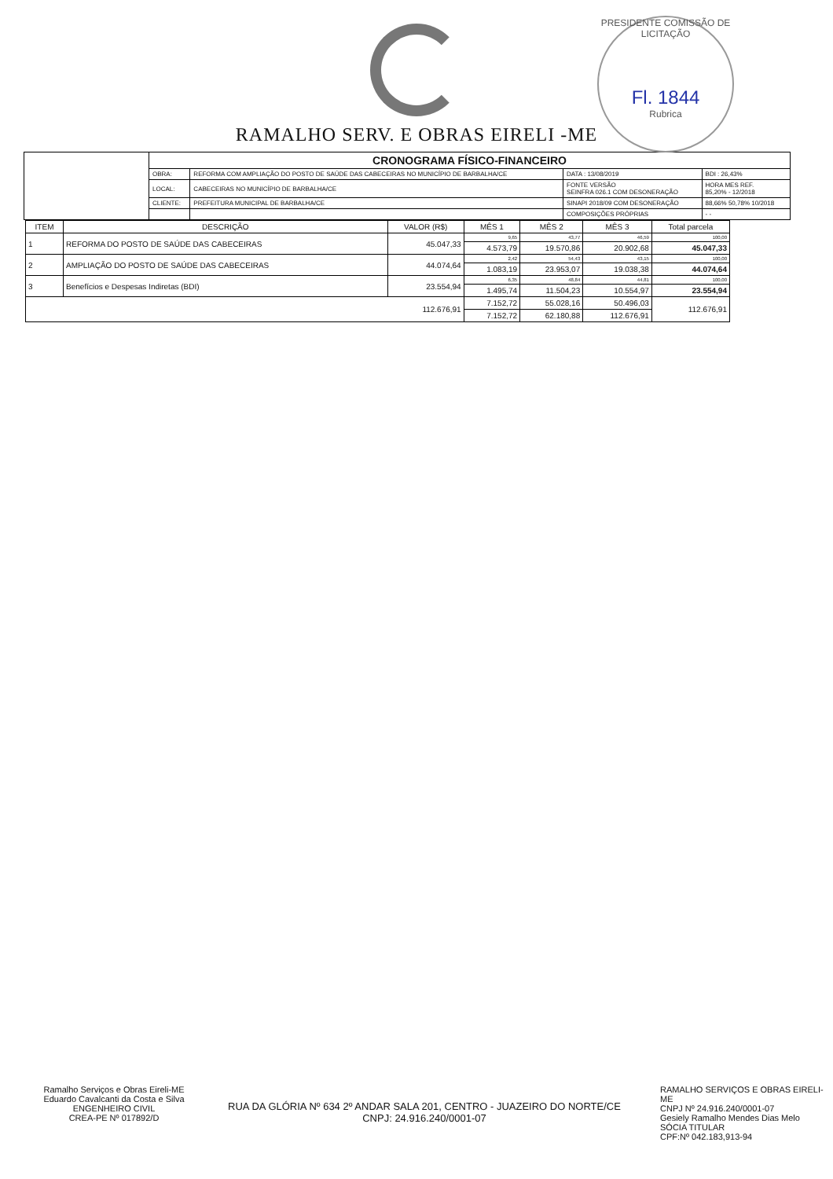RAMALHO SERV. E OBRAS EIRELI -ME
PRESIDENTE COMISSÃO DE LICITAÇÃO
Fl. 1844
Rubrica
| | CRONOGRAMA FÍSICO-FINANCEIRO | | | |
| | OBRA: | REFORMA COM AMPLIAÇÃO DO POSTO DE SAÚDE DAS CABECEIRAS NO MUNICÍPIO DE BARBALHA/CE | DATA : 13/08/2019 | BDI : 26,43% |
| | LOCAL: | CABECEIRAS NO MUNICÍPIO DE BARBALHA/CE | FONTE VERSÃO SEINFRA 026.1 COM DESONERAÇÃO | HORA MES REF. 85,20% - 12/2018 |
| | CLIENTE: | PREFEITURA MUNICIPAL DE BARBALHA/CE | SINAPI 2018/09 COM DESONERAÇÃO | 88,66% 50,78% 10/2018 |
| | | | COMPOSIÇÕES PRÓPRIAS | - - |
| ITEM | DESCRIÇÃO | VALOR (R$) | MÊS 1 | MÊS 2 | MÊS 3 | Total parcela |
| --- | --- | --- | --- | --- | --- | --- |
| 1 | REFORMA DO POSTO DE SAÚDE DAS CABECEIRAS | 45.047,33 | 9,65 | 43,77 | 46,59 | 100,00 |
| | | | 4.573,79 | 19.570,86 | 20.902,68 | 45.047,33 |
| 2 | AMPLIAÇÃO DO POSTO DE SAÚDE DAS CABECEIRAS | 44.074,64 | 2,42 | 54,43 | 43,15 | 100,00 |
| | | | 1.083,19 | 23.953,07 | 19.038,38 | 44.074,64 |
| 3 | Benefícios e Despesas Indiretas (BDI) | 23.554,94 | 6,35 | 48,84 | 44,81 | 100,00 |
| | | | 1.495,74 | 11.504,23 | 10.554,97 | 23.554,94 |
| 112.676,91 | | | 7.152,72 | 55.028,16 | 50.496,03 | 112.676,91 |
| | | | 7.152,72 | 62.180,88 | 112.676,91 | |
Ramalho Serviços e Obras Eireli-ME
Eduardo Cavalcanti da Costa e Silva
ENGENHEIRO CIVIL
CREA-PE Nº 017892/D
RUA DA GLÓRIA Nº 634 2º ANDAR SALA 201, CENTRO - JUAZEIRO DO NORTE/CE
CNPJ: 24.916.240/0001-07
RAMALHO SERVIÇOS E OBRAS EIRELI-ME
CNPJ Nº 24.916.240/0001-07
Gesiely Ramalho Mendes Dias Melo
SÓCIA TITULAR
CPF:Nº 042.183,913-94